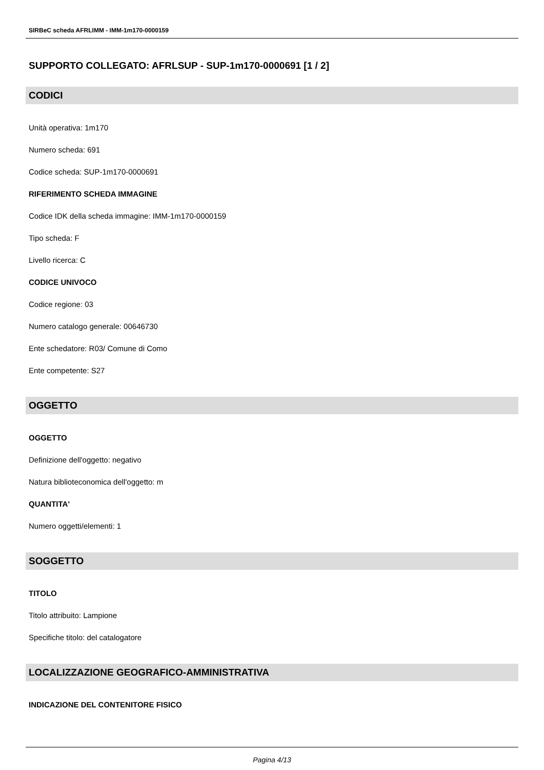SIRBeC scheda AFRLIMM - IMM-1m170-0000159
SUPPORTO COLLEGATO: AFRLSUP - SUP-1m170-0000691 [1 / 2]
CODICI
Unità operativa: 1m170
Numero scheda: 691
Codice scheda: SUP-1m170-0000691
RIFERIMENTO SCHEDA IMMAGINE
Codice IDK della scheda immagine: IMM-1m170-0000159
Tipo scheda: F
Livello ricerca: C
CODICE UNIVOCO
Codice regione: 03
Numero catalogo generale: 00646730
Ente schedatore: R03/ Comune di Como
Ente competente: S27
OGGETTO
OGGETTO
Definizione dell'oggetto: negativo
Natura biblioteconomica dell'oggetto: m
QUANTITA'
Numero oggetti/elementi: 1
SOGGETTO
TITOLO
Titolo attribuito: Lampione
Specifiche titolo: del catalogatore
LOCALIZZAZIONE GEOGRAFICO-AMMINISTRATIVA
INDICAZIONE DEL CONTENITORE FISICO
Pagina 4/13